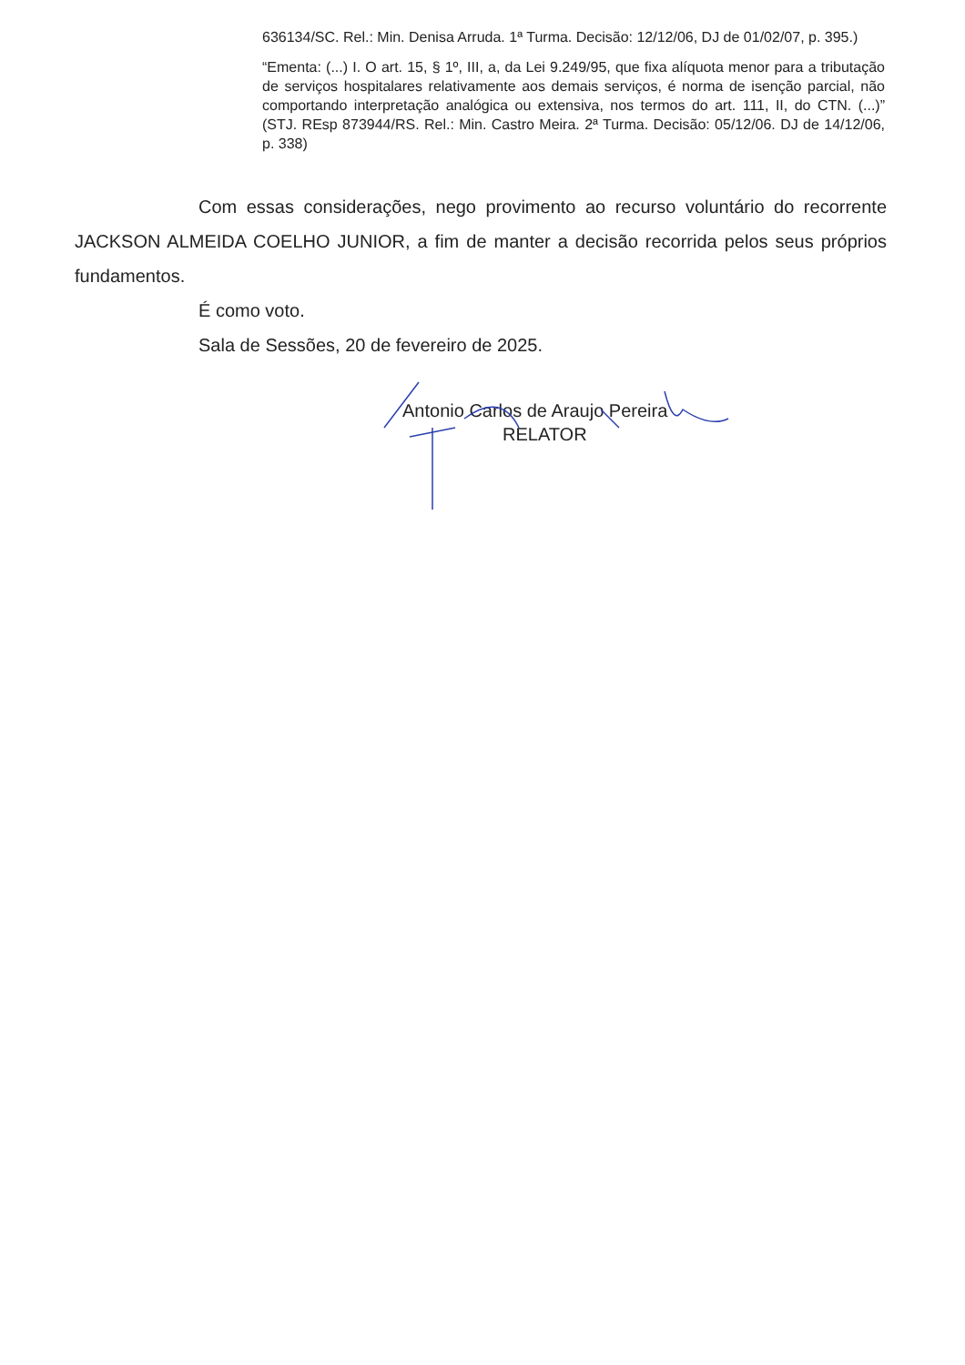636134/SC. Rel.: Min. Denisa Arruda. 1ª Turma. Decisão: 12/12/06, DJ de 01/02/07, p. 395.)
“Ementa: (...) I. O art. 15, § 1º, III, a, da Lei 9.249/95, que fixa alíquota menor para a tributação de serviços hospitalares relativamente aos demais serviços, é norma de isenção parcial, não comportando interpretação analógica ou extensiva, nos termos do art. 111, II, do CTN. (...)” (STJ. REsp 873944/RS. Rel.: Min. Castro Meira. 2ª Turma. Decisão: 05/12/06. DJ de 14/12/06, p. 338)
Com essas considerações, nego provimento ao recurso voluntário do recorrente JACKSON ALMEIDA COELHO JUNIOR, a fim de manter a decisão recorrida pelos seus próprios fundamentos.
É como voto.
Sala de Sessões, 20 de fevereiro de 2025.
Antonio Carlos de Araujo Pereira
RELATOR